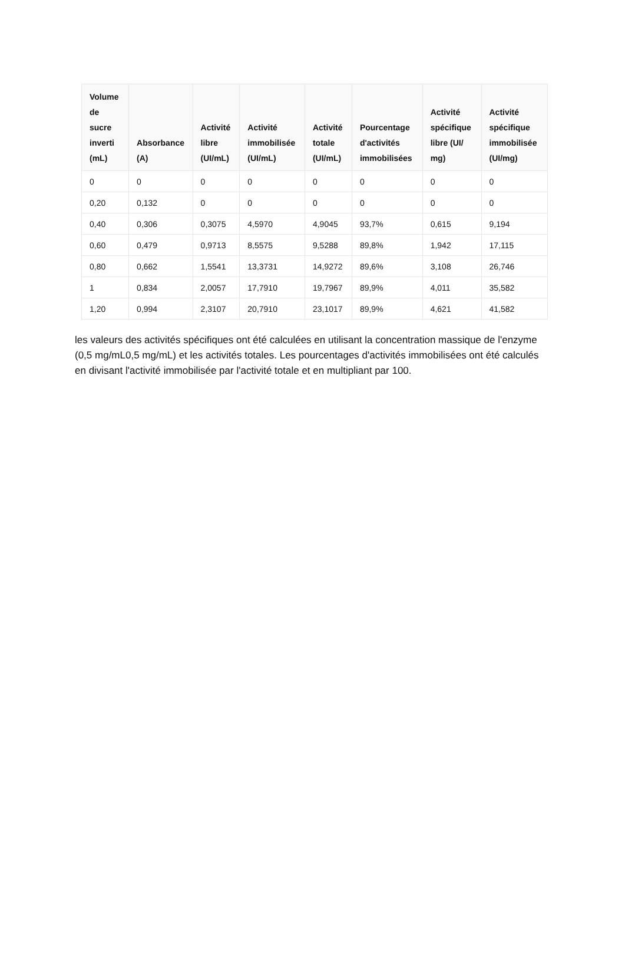| Volume de sucre inverti (mL) | Absorbance (A) | Activité libre (UI/mL) | Activité immobilisée (UI/mL) | Activité totale (UI/mL) | Pourcentage d'activités immobilisées | Activité spécifique libre (UI/ mg) | Activité spécifique immobilisée (UI/mg) |
| --- | --- | --- | --- | --- | --- | --- | --- |
| 0 | 0 | 0 | 0 | 0 | 0 | 0 | 0 |
| 0,20 | 0,132 | 0 | 0 | 0 | 0 | 0 | 0 |
| 0,40 | 0,306 | 0,3075 | 4,5970 | 4,9045 | 93,7% | 0,615 | 9,194 |
| 0,60 | 0,479 | 0,9713 | 8,5575 | 9,5288 | 89,8% | 1,942 | 17,115 |
| 0,80 | 0,662 | 1,5541 | 13,3731 | 14,9272 | 89,6% | 3,108 | 26,746 |
| 1 | 0,834 | 2,0057 | 17,7910 | 19,7967 | 89,9% | 4,011 | 35,582 |
| 1,20 | 0,994 | 2,3107 | 20,7910 | 23,1017 | 89,9% | 4,621 | 41,582 |
les valeurs des activités spécifiques ont été calculées en utilisant la concentration massique de l'enzyme (0,5 mg/mL0,5 mg/mL) et les activités totales. Les pourcentages d'activités immobilisées ont été calculés en divisant l'activité immobilisée par l'activité totale et en multipliant par 100.